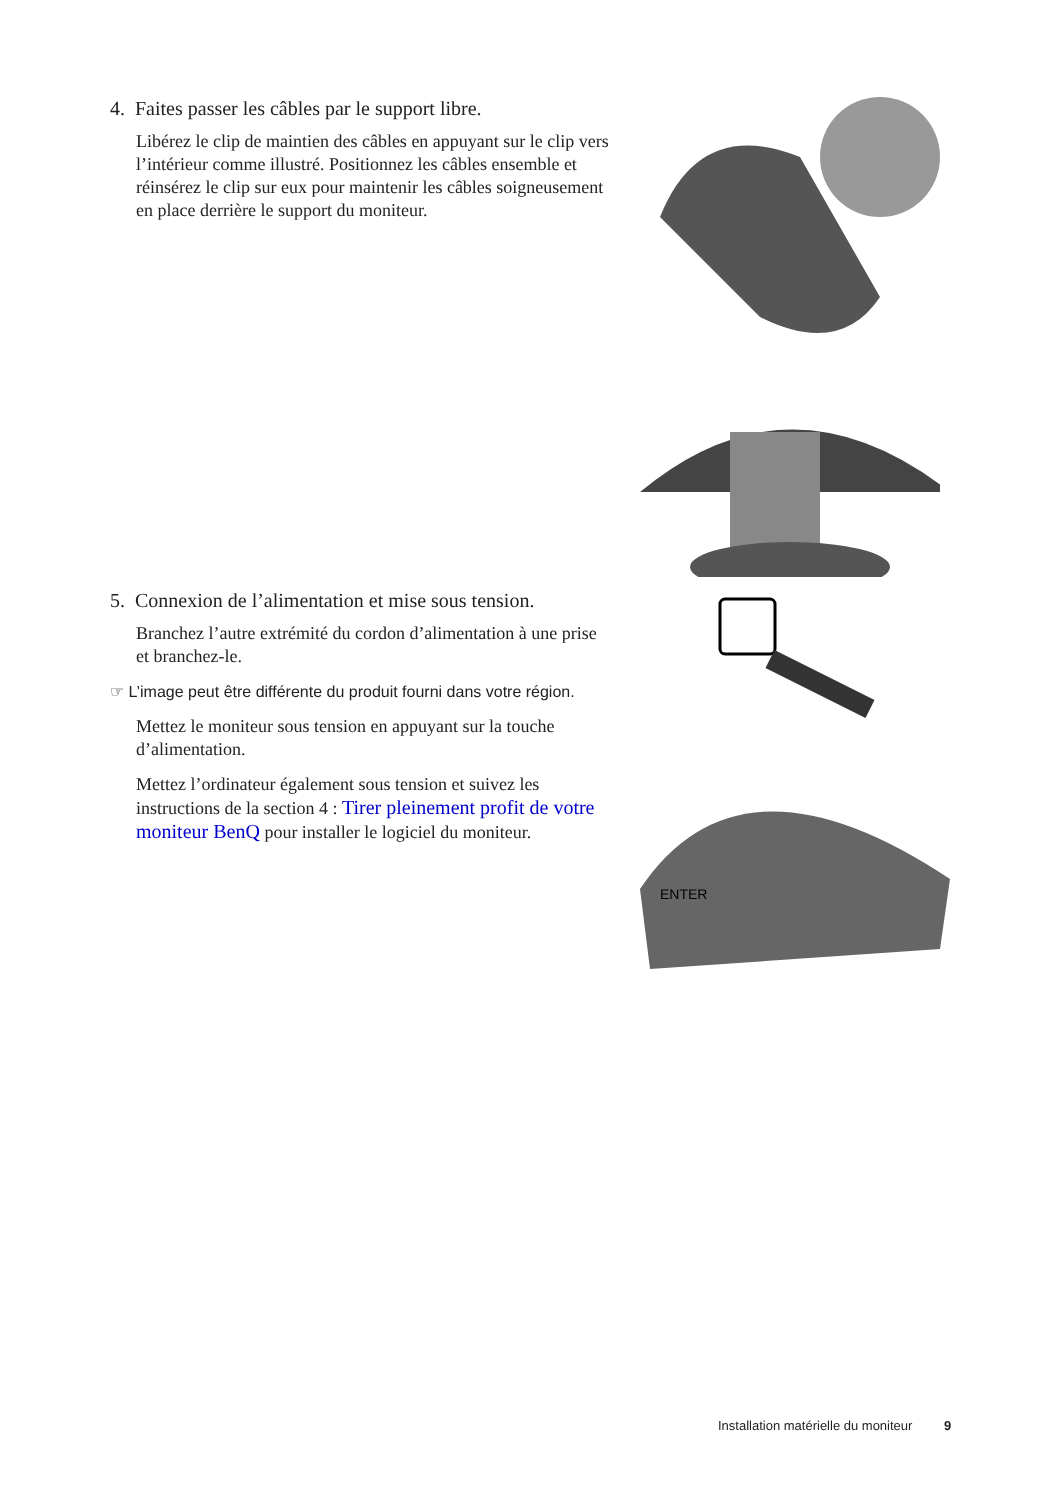4. Faites passer les câbles par le support libre.
Libérez le clip de maintien des câbles en appuyant sur le clip vers l’intérieur comme illustré. Positionnez les câbles ensemble et réinsérez le clip sur eux pour maintenir les câbles soigneusement en place derrière le support du moniteur.
5. Connexion de l’alimentation et mise sous tension.
Branchez l’autre extrémité du cordon d’alimentation à une prise et branchez-le.
☞ L’image peut être différente du produit fourni dans votre région.
Mettez le moniteur sous tension en appuyant sur la touche d’alimentation.
Mettez l’ordinateur également sous tension et suivez les instructions de la section 4 : Tirer pleinement profit de votre moniteur BenQ pour installer le logiciel du moniteur.
ENTER
Installation matérielle du moniteur 9